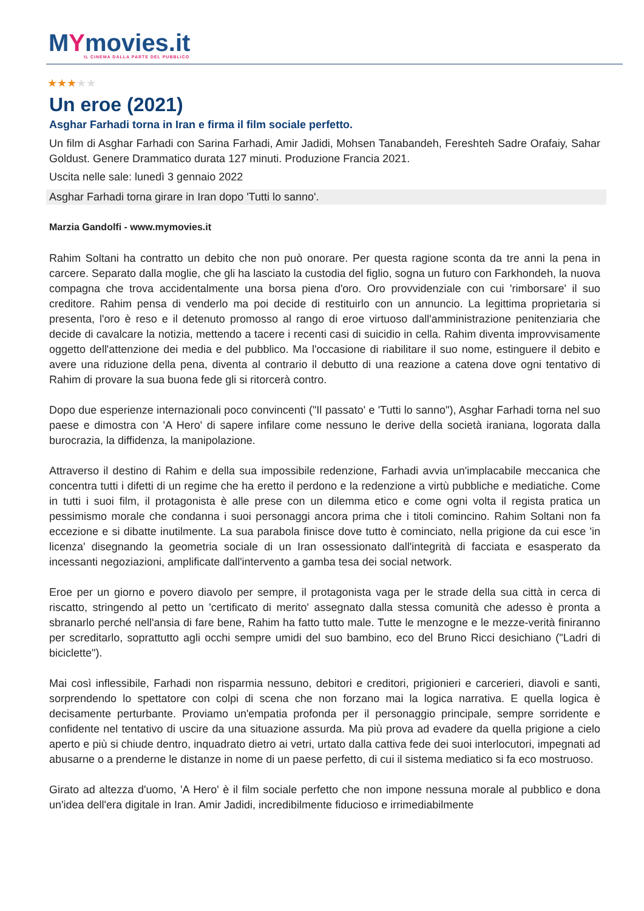MYmovies.it
IL CINEMA DALLA PARTE DEL PUBBLICO
★★★★★
Un eroe (2021)
Asghar Farhadi torna in Iran e firma il film sociale perfetto.
Un film di Asghar Farhadi con Sarina Farhadi, Amir Jadidi, Mohsen Tanabandeh, Fereshteh Sadre Orafaiy, Sahar Goldust. Genere Drammatico durata 127 minuti. Produzione Francia 2021.
Uscita nelle sale: lunedì 3 gennaio 2022
Asghar Farhadi torna girare in Iran dopo 'Tutti lo sanno'.
Marzia Gandolfi - www.mymovies.it
Rahim Soltani ha contratto un debito che non può onorare. Per questa ragione sconta da tre anni la pena in carcere. Separato dalla moglie, che gli ha lasciato la custodia del figlio, sogna un futuro con Farkhondeh, la nuova compagna che trova accidentalmente una borsa piena d'oro. Oro provvidenziale con cui 'rimborsare' il suo creditore. Rahim pensa di venderlo ma poi decide di restituirlo con un annuncio. La legittima proprietaria si presenta, l'oro è reso e il detenuto promosso al rango di eroe virtuoso dall'amministrazione penitenziaria che decide di cavalcare la notizia, mettendo a tacere i recenti casi di suicidio in cella. Rahim diventa improvvisamente oggetto dell'attenzione dei media e del pubblico. Ma l'occasione di riabilitare il suo nome, estinguere il debito e avere una riduzione della pena, diventa al contrario il debutto di una reazione a catena dove ogni tentativo di Rahim di provare la sua buona fede gli si ritorcerà contro.
Dopo due esperienze internazionali poco convincenti ("Il passato' e 'Tutti lo sanno"), Asghar Farhadi torna nel suo paese e dimostra con 'A Hero' di sapere infilare come nessuno le derive della società iraniana, logorata dalla burocrazia, la diffidenza, la manipolazione.
Attraverso il destino di Rahim e della sua impossibile redenzione, Farhadi avvia un'implacabile meccanica che concentra tutti i difetti di un regime che ha eretto il perdono e la redenzione a virtù pubbliche e mediatiche. Come in tutti i suoi film, il protagonista è alle prese con un dilemma etico e come ogni volta il regista pratica un pessimismo morale che condanna i suoi personaggi ancora prima che i titoli comincino. Rahim Soltani non fa eccezione e si dibatte inutilmente. La sua parabola finisce dove tutto è cominciato, nella prigione da cui esce 'in licenza' disegnando la geometria sociale di un Iran ossessionato dall'integrità di facciata e esasperato da incessanti negoziazioni, amplificate dall'intervento a gamba tesa dei social network.
Eroe per un giorno e povero diavolo per sempre, il protagonista vaga per le strade della sua città in cerca di riscatto, stringendo al petto un 'certificato di merito' assegnato dalla stessa comunità che adesso è pronta a sbranarlo perché nell'ansia di fare bene, Rahim ha fatto tutto male. Tutte le menzogne e le mezze-verità finiranno per screditarlo, soprattutto agli occhi sempre umidi del suo bambino, eco del Bruno Ricci desichiano ("Ladri di biciclette").
Mai così inflessibile, Farhadi non risparmia nessuno, debitori e creditori, prigionieri e carcerieri, diavoli e santi, sorprendendo lo spettatore con colpi di scena che non forzano mai la logica narrativa. E quella logica è decisamente perturbante. Proviamo un'empatia profonda per il personaggio principale, sempre sorridente e confidente nel tentativo di uscire da una situazione assurda. Ma più prova ad evadere da quella prigione a cielo aperto e più si chiude dentro, inquadrato dietro ai vetri, urtato dalla cattiva fede dei suoi interlocutori, impegnati ad abusarne o a prenderne le distanze in nome di un paese perfetto, di cui il sistema mediatico si fa eco mostruoso.
Girato ad altezza d'uomo, 'A Hero' è il film sociale perfetto che non impone nessuna morale al pubblico e dona un'idea dell'era digitale in Iran. Amir Jadidi, incredibilmente fiducioso e irrimediabilmente